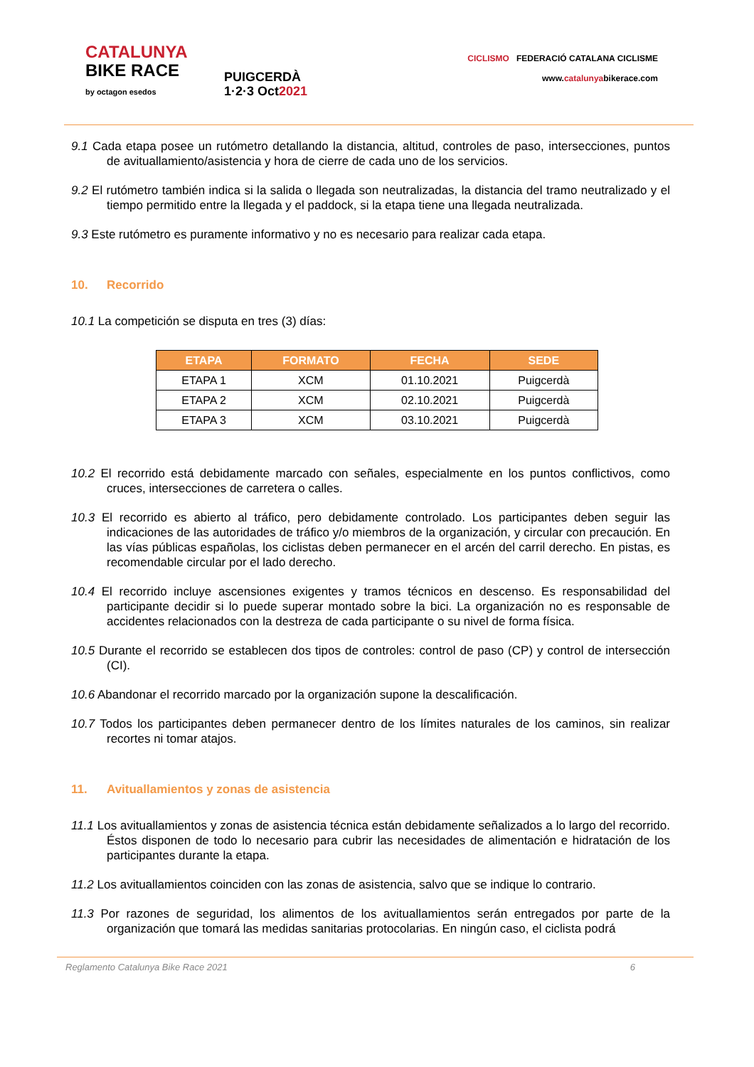CATALUNYA
BIKE RACE
by octagon esedos
PUIGCERDÀ
1·2·3 Oct2021
CICLISMO FEDERACIÓ CATALANA CICLISME
www.catalunyabikerace.com
9.1 Cada etapa posee un rutómetro detallando la distancia, altitud, controles de paso, intersecciones, puntos de avituallamiento/asistencia y hora de cierre de cada uno de los servicios.
9.2 El rutómetro también indica si la salida o llegada son neutralizadas, la distancia del tramo neutralizado y el tiempo permitido entre la llegada y el paddock, si la etapa tiene una llegada neutralizada.
9.3 Este rutómetro es puramente informativo y no es necesario para realizar cada etapa.
10. Recorrido
10.1 La competición se disputa en tres (3) días:
| ETAPA | FORMATO | FECHA | SEDE |
| --- | --- | --- | --- |
| ETAPA 1 | XCM | 01.10.2021 | Puigcerdà |
| ETAPA 2 | XCM | 02.10.2021 | Puigcerdà |
| ETAPA 3 | XCM | 03.10.2021 | Puigcerdà |
10.2 El recorrido está debidamente marcado con señales, especialmente en los puntos conflictivos, como cruces, intersecciones de carretera o calles.
10.3 El recorrido es abierto al tráfico, pero debidamente controlado. Los participantes deben seguir las indicaciones de las autoridades de tráfico y/o miembros de la organización, y circular con precaución. En las vías públicas españolas, los ciclistas deben permanecer en el arcén del carril derecho. En pistas, es recomendable circular por el lado derecho.
10.4 El recorrido incluye ascensiones exigentes y tramos técnicos en descenso. Es responsabilidad del participante decidir si lo puede superar montado sobre la bici. La organización no es responsable de accidentes relacionados con la destreza de cada participante o su nivel de forma física.
10.5 Durante el recorrido se establecen dos tipos de controles: control de paso (CP) y control de intersección (CI).
10.6 Abandonar el recorrido marcado por la organización supone la descalificación.
10.7 Todos los participantes deben permanecer dentro de los límites naturales de los caminos, sin realizar recortes ni tomar atajos.
11. Avituallamientos y zonas de asistencia
11.1 Los avituallamientos y zonas de asistencia técnica están debidamente señalizados a lo largo del recorrido. Éstos disponen de todo lo necesario para cubrir las necesidades de alimentación e hidratación de los participantes durante la etapa.
11.2 Los avituallamientos coinciden con las zonas de asistencia, salvo que se indique lo contrario.
11.3 Por razones de seguridad, los alimentos de los avituallamientos serán entregados por parte de la organización que tomará las medidas sanitarias protocolarias. En ningún caso, el ciclista podrá
Reglamento Catalunya Bike Race 2021 6